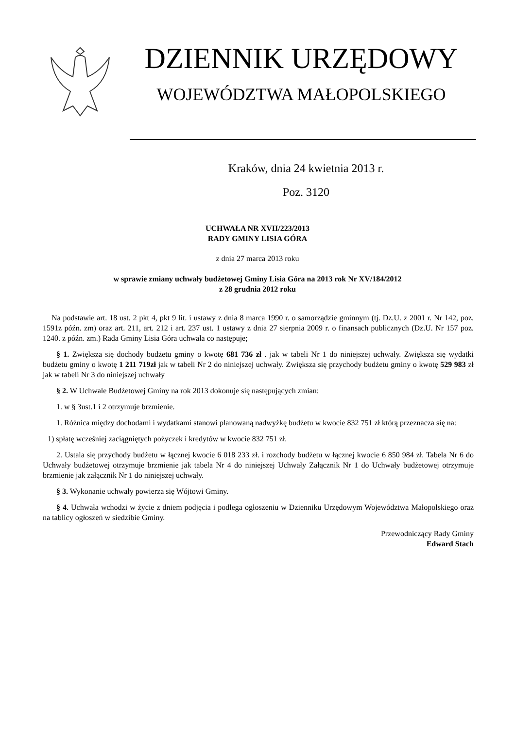DZIENNIK URZĘDOWY
WOJEWÓDZTWA MAŁOPOLSKIEGO
Kraków, dnia 24 kwietnia 2013 r.
Poz. 3120
UCHWAŁA NR XVII/223/2013
RADY GMINY LISIA GÓRA
z dnia 27 marca 2013 roku
w sprawie zmiany uchwały budżetowej Gminy Lisia Góra na 2013 rok Nr XV/184/2012
z 28 grudnia 2012 roku
Na podstawie art. 18 ust. 2 pkt 4, pkt 9 lit. i ustawy z dnia 8 marca 1990 r. o samorządzie gminnym (tj. Dz.U. z 2001 r. Nr 142, poz. 1591z późn. zm) oraz art. 211, art. 212 i art. 237 ust. 1 ustawy z dnia 27 sierpnia 2009 r. o finansach publicznych (Dz.U. Nr 157 poz. 1240. z późn. zm.) Rada Gminy Lisia Góra uchwala co następuje;
§ 1. Zwiększa się dochody budżetu gminy o kwotę 681 736 zł . jak w tabeli Nr 1 do niniejszej uchwały. Zwiększa się wydatki budżetu gminy o kwotę 1 211 719zł jak w tabeli Nr 2 do niniejszej uchwały. Zwiększa się przychody budżetu gminy o kwotę 529 983 zł jak w tabeli Nr 3 do niniejszej uchwały
§ 2. W Uchwale Budżetowej Gminy na rok 2013 dokonuje się następujących zmian:
1. w § 3ust.1 i 2 otrzymuje brzmienie.
1. Różnica między dochodami i wydatkami stanowi planowaną nadwyżkę budżetu w kwocie 832 751 zł którą przeznacza się na:
1) spłatę wcześniej zaciągniętych pożyczek i kredytów w kwocie 832 751 zł.
2. Ustala się przychody budżetu w łącznej kwocie 6 018 233 zł. i rozchody budżetu w łącznej kwocie 6 850 984 zł. Tabela Nr 6 do Uchwały budżetowej otrzymuje brzmienie jak tabela Nr 4 do niniejszej Uchwały Załącznik Nr 1 do Uchwały budżetowej otrzymuje brzmienie jak załącznik Nr 1 do niniejszej uchwały.
§ 3. Wykonanie uchwały powierza się Wójtowi Gminy.
§ 4. Uchwała wchodzi w życie z dniem podjęcia i podlega ogłoszeniu w Dzienniku Urzędowym Województwa Małopolskiego oraz na tablicy ogłoszeń w siedzibie Gminy.
Przewodniczący Rady Gminy
Edward Stach